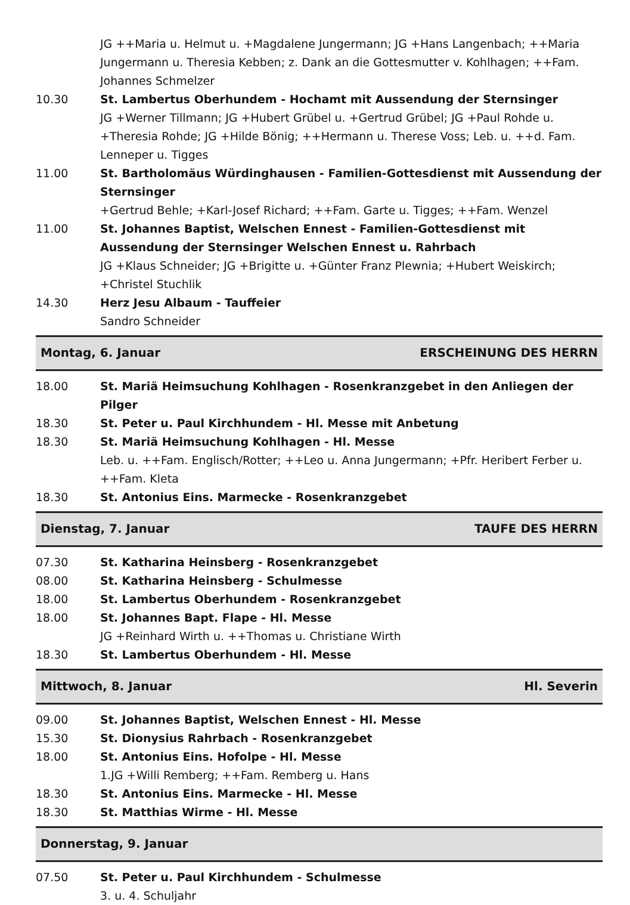JG ++Maria u. Helmut u. +Magdalene Jungermann; JG +Hans Langenbach; ++Maria Jungermann u. Theresia Kebben; z. Dank an die Gottesmutter v. Kohlhagen; ++Fam. Johannes Schmelzer
10.30 St. Lambertus Oberhundem - Hochamt mit Aussendung der Sternsinger
JG +Werner Tillmann; JG +Hubert Grübel u. +Gertrud Grübel; JG +Paul Rohde u. +Theresia Rohde; JG +Hilde Bönig; ++Hermann u. Therese Voss; Leb. u. ++d. Fam. Lenneper u. Tigges
11.00 St. Bartholomäus Würdinghausen - Familien-Gottesdienst mit Aussendung der Sternsinger
+Gertrud Behle; +Karl-Josef Richard; ++Fam. Garte u. Tigges; ++Fam. Wenzel
11.00 St. Johannes Baptist, Welschen Ennest - Familien-Gottesdienst mit Aussendung der Sternsinger Welschen Ennest u. Rahrbach
JG +Klaus Schneider; JG +Brigitte u. +Günter Franz Plewnia; +Hubert Weiskirch; +Christel Stuchlik
14.30 Herz Jesu Albaum - Tauffeier
Sandro Schneider
Montag, 6. Januar ERSCHEINUNG DES HERRN
18.00 St. Mariä Heimsuchung Kohlhagen - Rosenkranzgebet in den Anliegen der Pilger
18.30 St. Peter u. Paul Kirchhundem - Hl. Messe mit Anbetung
18.30 St. Mariä Heimsuchung Kohlhagen - Hl. Messe
Leb. u. ++Fam. Englisch/Rotter; ++Leo u. Anna Jungermann; +Pfr. Heribert Ferber u. ++Fam. Kleta
18.30 St. Antonius Eins. Marmecke - Rosenkranzgebet
Dienstag, 7. Januar TAUFE DES HERRN
07.30 St. Katharina Heinsberg - Rosenkranzgebet
08.00 St. Katharina Heinsberg - Schulmesse
18.00 St. Lambertus Oberhundem - Rosenkranzgebet
18.00 St. Johannes Bapt. Flape - Hl. Messe
JG +Reinhard Wirth u. ++Thomas u. Christiane Wirth
18.30 St. Lambertus Oberhundem - Hl. Messe
Mittwoch, 8. Januar Hl. Severin
09.00 St. Johannes Baptist, Welschen Ennest - Hl. Messe
15.30 St. Dionysius Rahrbach - Rosenkranzgebet
18.00 St. Antonius Eins. Hofolpe - Hl. Messe
1.JG +Willi Remberg; ++Fam. Remberg u. Hans
18.30 St. Antonius Eins. Marmecke - Hl. Messe
18.30 St. Matthias Wirme - Hl. Messe
Donnerstag, 9. Januar
07.50 St. Peter u. Paul Kirchhundem - Schulmesse
3. u. 4. Schuljahr